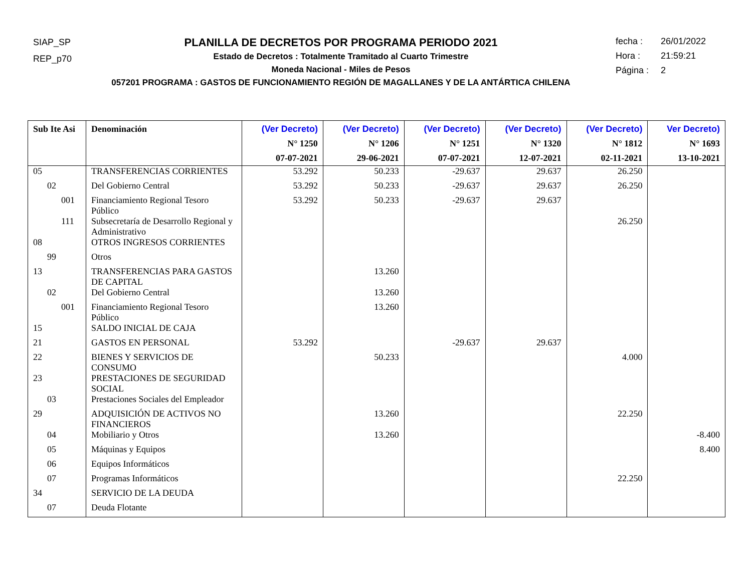SIAP_SP
REP_p70
PLANILLA DE DECRETOS POR PROGRAMA PERIODO 2021
Estado de Decretos : Totalmente Tramitado al Cuarto Trimestre
Moneda Nacional - Miles de Pesos
057201 PROGRAMA : GASTOS DE FUNCIONAMIENTO REGIÓN DE MAGALLANES Y DE LA ANTÁRTICA CHILENA
fecha : 26/01/2022
Hora : 21:59:21
Página : 2
| Sub Ite Asi | Denominación | (Ver Decreto) N° 1250 07-07-2021 | (Ver Decreto) N° 1206 29-06-2021 | (Ver Decreto) N° 1251 07-07-2021 | (Ver Decreto) N° 1320 12-07-2021 | (Ver Decreto) N° 1812 02-11-2021 | Ver Decreto) N° 1693 13-10-2021 |
| --- | --- | --- | --- | --- | --- | --- | --- |
| 05 | TRANSFERENCIAS CORRIENTES | 53.292 | 50.233 | -29.637 | 29.637 | 26.250 | |
| 02 | Del Gobierno Central | 53.292 | 50.233 | -29.637 | 29.637 | 26.250 | |
| 001 | Financiamiento Regional Tesoro Público | 53.292 | 50.233 | -29.637 | 29.637 | | |
| 111 | Subsecretaría de Desarrollo Regional y Administrativo | | | | | 26.250 | |
| 08 | OTROS INGRESOS CORRIENTES | | | | | | |
| 99 | Otros | | | | | | |
| 13 | TRANSFERENCIAS PARA GASTOS DE CAPITAL | | 13.260 | | | | |
| 02 | Del Gobierno Central | | 13.260 | | | | |
| 001 | Financiamiento Regional Tesoro Público | | 13.260 | | | | |
| 15 | SALDO INICIAL DE CAJA | | | | | | |
| 21 | GASTOS EN PERSONAL | 53.292 | | -29.637 | 29.637 | | |
| 22 | BIENES Y SERVICIOS DE CONSUMO | | 50.233 | | | 4.000 | |
| 23 | PRESTACIONES DE SEGURIDAD SOCIAL | | | | | | |
| 03 | Prestaciones Sociales del Empleador | | | | | | |
| 29 | ADQUISICIÓN DE ACTIVOS NO FINANCIEROS | | 13.260 | | | 22.250 | |
| 04 | Mobiliario y Otros | | 13.260 | | | | -8.400 |
| 05 | Máquinas y Equipos | | | | | | 8.400 |
| 06 | Equipos Informáticos | | | | | | |
| 07 | Programas Informáticos | | | | | 22.250 | |
| 34 | SERVICIO DE LA DEUDA | | | | | | |
| 07 | Deuda Flotante | | | | | | |